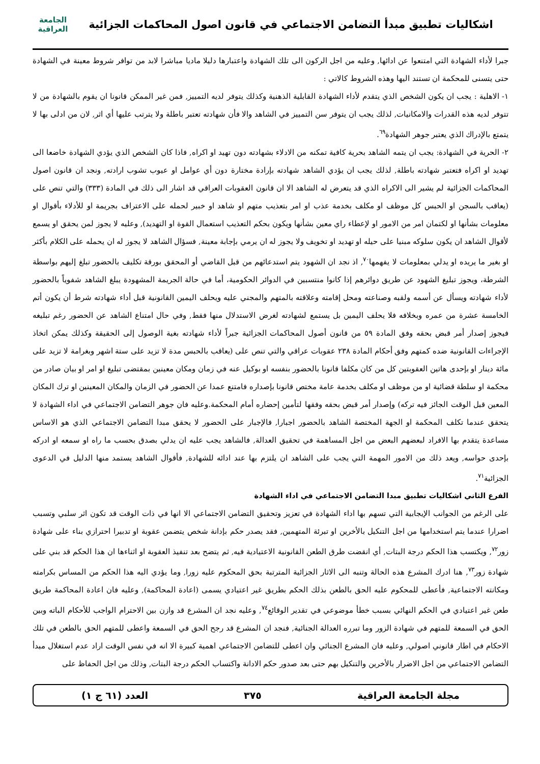اشكاليات تطبيق مبدأ التضامن الاجتماعي في قانون اصول المحاكمات الجزائية
الجامعة العراقية
جبرا لأداء الشهادة التي امتنعوا عن ادائها, وعليه من اجل الركون الى تلك الشهادة واعتبارها دليلا ماديا مباشرا لابد من توافر شروط معينة في الشهادة حتى يتسنى للمحكمة ان تستند اليها وهذه الشروط كالاتي :
١- الاهلية : يجب ان يكون الشخص الذي يتقدم لأداء الشهادة القابلية الذهنية وكذلك يتوفر لديه التمييز, فمن غير الممكن قانونا ان يقوم بالشهادة من لا تتوفر لديه هذه القدرات والامكانيات, لذلك يجب ان يتوفر سن التمييز في الشاهد والا فأن شهادته تعتبر باطلة ولا يترتب عليها أي اثر, لان من ادلى بها لا يتمتع بالإدراك الذي يعتبر جوهر الشهادة<sup>٦٩</sup>.
٢- الحرية في الشهادة: يجب ان يتمه الشاهد بحرية كافية تمكنه من الادلاء بشهادته دون تهيد او اكراه, فاذا كان الشخص الذي يؤدي الشهادة خاضعا الى تهديد او اكراه فتعتبر شهادته باطلة, لذلك يجب ان يؤدي الشاهد شهادته بإرادة مختارة دون أي عوامل او عيوب تشوب ارادته, ونجد ان قانون اصول المحاكمات الجزائية لم يشير الى الاكراه الذي قد يتعرض له الشاهد الا ان قانون العقوبات العراقي قد اشار الى ذلك في المادة (٣٣٣) والتي تنص على (يعاقب بالسجن او الحبس كل موظف او مكلف بخدمة عذب او امر بتعذيب متهم او شاهد او خبير لحمله على الاعتراف بجريمة او للأدلاء بأقوال او معلومات بشأنها او لكتمان امر من الامور او لإعطاء راي معين بشأنها ويكون بحكم التعذيب استعمال القوة او التهديد), وعليه لا يجوز لمن يحقق او يسمع لأقوال الشاهد ان يكون سلوكه مبنيا على حيله او تهديد او تخويف ولا يجوز له ان يرمي بإجابة معينة, فسؤال الشاهد لا يجوز له ان يحمله على الكلام بأكثر او بغير ما يريده او يدلي بمعلومات لا يفهمها<sup>٧٠</sup>, اذ نجد ان الشهود يتم استدعائهم من قبل القاضي أو المحقق بورقة تكليف بالحضور تبلغ إليهم بواسطة الشرطة، ويجوز تبليغ الشهود عن طريق دوائرهم إذا كانوا منتسبين في الدوائر الحكومية، أما في حالة الجريمة المشهودة يبلغ الشاهد شفوياً بالحضور لأداء شهادته ويسأل عن أسمه ولقبه وصناعته ومحل إقامته وعلاقته بالمتهم والمجني عليه ويحلف اليمين القانونية قبل أداء شهادته شرط أن يكون أتم الخامسة عشرة من عمره وبخلافه فلا يحلف اليمين بل يستمع لشهادته لغرض الاستدلال منها فقط, وفي حال امتناع الشاهد عن الحضور رغم تبليغه فيجوز إصدار أمر قبض بحقه وفق المادة ٥٩ من قانون أصول المحاكمات الجزائية جبراً لأداء شهادته بغية الوصول إلى الحقيقة وكذلك يمكن اتخاذ الإجراءات القانونية ضده كمتهم وفق أحكام المادة ٢٣٨ عقوبات عراقي والتي تنص على (يعاقب بالحبس مدة لا تزيد على ستة اشهر وبغرامة لا تزيد على مائة دينار او بإحدى هاتين العقوبتين كل من كان مكلفا قانونا بالحضور بنفسه او بوكيل عنه في زمان ومكان معينين بمقتضى تبليغ او امر او بيان صادر من محكمة او سلطة قضائية او من موظف او مكلف بخدمة عامة مختص قانونا بإصداره فامتنع عمدا عن الحضور في الزمان والمكان المعينين او ترك المكان المعين قبل الوقت الجائز فيه تركه) وإصدار أمر قبض بحقه وفقها لتأمين إحضاره أمام المحكمة.وعليه فان جوهر التضامن الاجتماعي في اداء الشهادة لا يتحقق عندما تكلف المحكمة او الجهة المختصة الشاهد بالحضور اجبارا, فالإجبار على الحضور لا يحقق مبدا التضامن الاجتماعي الذي هو الاساس مساعدة يتقدم بها الافراد لبعضهم البعض من اجل المساهمة في تحقيق العدالة, فالشاهد يجب عليه ان يدلي بصدق بحسب ما راه او سمعه او ادركه بإحدى حواسه, ويعد ذلك من الامور المهمة التي يجب على الشاهد ان يلتزم بها عند ادائه للشهادة, فأقوال الشاهد يستمد منها الدليل في الدعوى الجزائية<sup>٧١</sup>.
الفرع الثاني اشكاليات تطبيق مبدا التضامن الاجتماعي في اداء الشهادة
على الرغم من الجوانب الإيجابية التي تسهم بها اداء الشهادة في تعزيز وتحقيق التضامن الاجتماعي الا انها في ذات الوقت قد تكون اثر سلبي وتسبب اضرارا عندما يتم استخدامها من اجل التنكيل بالأخرين او تبرئة المتهمين, فقد يصدر حكم بإدانة شخص يتضمن عقوبة او تدبيرا احترازي بناء على شهادة زور<sup>٧٢</sup>, ويكتسب هذا الحكم درجة البتات, أي انقضت طرق الطعن القانونية الاعتيادية فيه, ثم يتضح بعد تنفيذ العقوبة او اثناءها ان هذا الحكم قد بني على شهادة زور<sup>٧٣</sup>, هنا ادرك المشرع هذه الحالة وتنبه الى الاثار الجزائية المترتبة بحق المحكوم عليه زورا, وما يؤدي اليه هذا الحكم من المساس بكرامته ومكانته الاجتماعية, فأعطى للمحكوم عليه الحق بالطعن بذلك الحكم بطريق غير اعتيادي يسمى (اعادة المحاكمة), وعليه فان اعادة المحاكمة طريق طعن غير اعتيادي في الحكم النهائي بسبب خطأ موضوعي في تقدير الوقائع<sup>٧٤</sup>, وعليه نجد ان المشرع قد وازن بين الاحترام الواجب للأحكام الباته وبين الحق في السمعة للمتهم في شهادة الزور وما تبرره العدالة الجنائية, فنجد ان المشرع قد رجح الحق في السمعة واعطى للمتهم الحق بالطعن في تلك الاحكام في اطار قانوني اصولي, وعليه فان المشرع الجنائي وان اعطى للتضامن الاجتماعي اهمية كبيرة الا انه في نفس الوقت اراد عدم استغلال مبدأ التضامن الاجتماعي من اجل الاضرار بالأخرين والتنكيل بهم حتى بعد صدور حكم الادانة واكتساب الحكم درجة البتات, وذلك من اجل الحفاظ على
مجلة الجامعة العراقية ٣٧٥ العدد (٦١ ج ١)